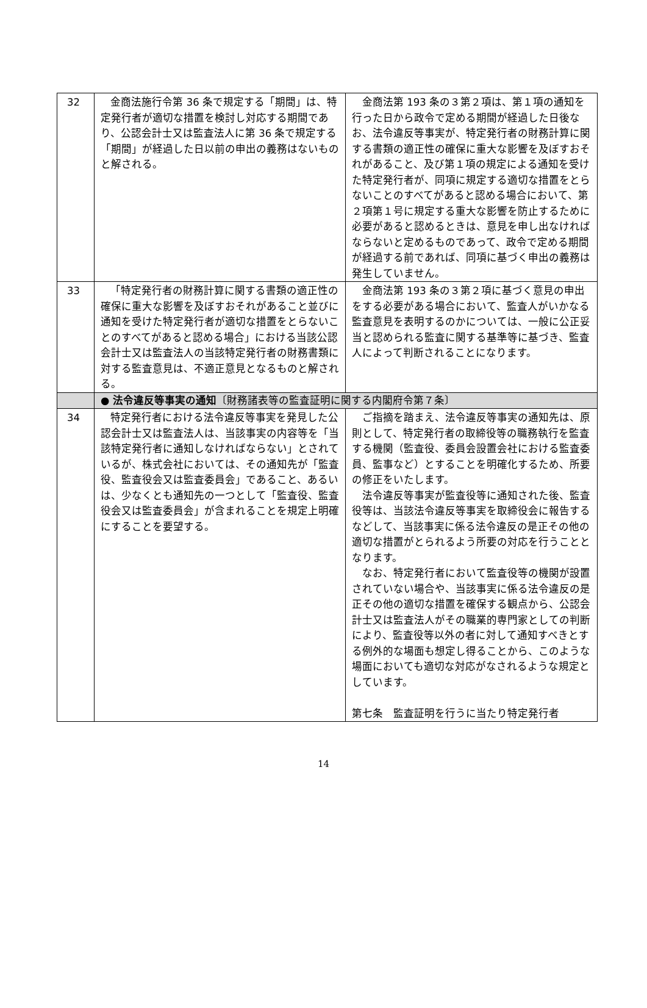| 32 | 金商法施行令第 36 条で規定する「期間」は、特定発行者が適切な措置を検討し対応する期間であり、公認会計士又は監査法人に第 36 条で規定する「期間」が経過した日以前の申出の義務はないものと解される。 | 金商法第 193 条の３第２項は、第１項の通知を行った日から政令で定める期間が経過した日後なお、法令違反等事実が、特定発行者の財務計算に関する書類の適正性の確保に重大な影響を及ぼすおそれがあること、及び第１項の規定による通知を受けた特定発行者が、同項に規定する適切な措置をとらないことのすべてがあると認める場合において、第２項第１号に規定する重大な影響を防止するために必要があると認めるときは、意見を申し出なければならないと定めるものであって、政令で定める期間が経過する前であれば、同項に基づく申出の義務は発生していません。 |
| 33 | 「特定発行者の財務計算に関する書類の適正性の確保に重大な影響を及ぼすおそれがあること並びに通知を受けた特定発行者が適切な措置をとらないことのすべてがあると認める場合」における当該公認会計士又は監査法人の当該特定発行者の財務書類に対する監査意見は、不適正意見となるものと解される。 | 金商法第 193 条の３第２項に基づく意見の申出をする必要がある場合において、監査人がいかなる監査意見を表明するのかについては、一般に公正妥当と認められる監査に関する基準等に基づき、監査人によって判断されることになります。 |
| | ● 法令違反等事実の通知 〔財務諸表等の監査証明に関する内閣府令第７条〕 | |
| 34 | 特定発行者における法令違反等事実を発見した公認会計士又は監査法人は、当該事実の内容等を「当該特定発行者に通知しなければならない」とされているが、株式会社においては、その通知先が「監査役、監査役会又は監査委員会」であること、あるいは、少なくとも通知先の一つとして「監査役、監査役会又は監査委員会」が含まれることを規定上明確にすることを要望する。 | ご指摘を踏まえ、法令違反等事実の通知先は、原則として、特定発行者の取締役等の職務執行を監査する機関（監査役、委員会設置会社における監査委員、監事など）とすることを明確化するため、所要の修正をいたします。 法令違反等事実が監査役等に通知された後、監査役等は、当該法令違反等事実を取締役会に報告するなどして、当該事実に係る法令違反の是正その他の適切な措置がとられるよう所要の対応を行うこととなります。 なお、特定発行者において監査役等の機関が設置されていない場合や、当該事実に係る法令違反の是正その他の適切な措置を確保する観点から、公認会計士又は監査法人がその職業的専門家としての判断により、監査役等以外の者に対して通知すべきとする例外的な場面も想定し得ることから、このような場面においても適切な対応がなされるような規定としています。 第七条 監査証明を行うに当たり特定発行者 |
14